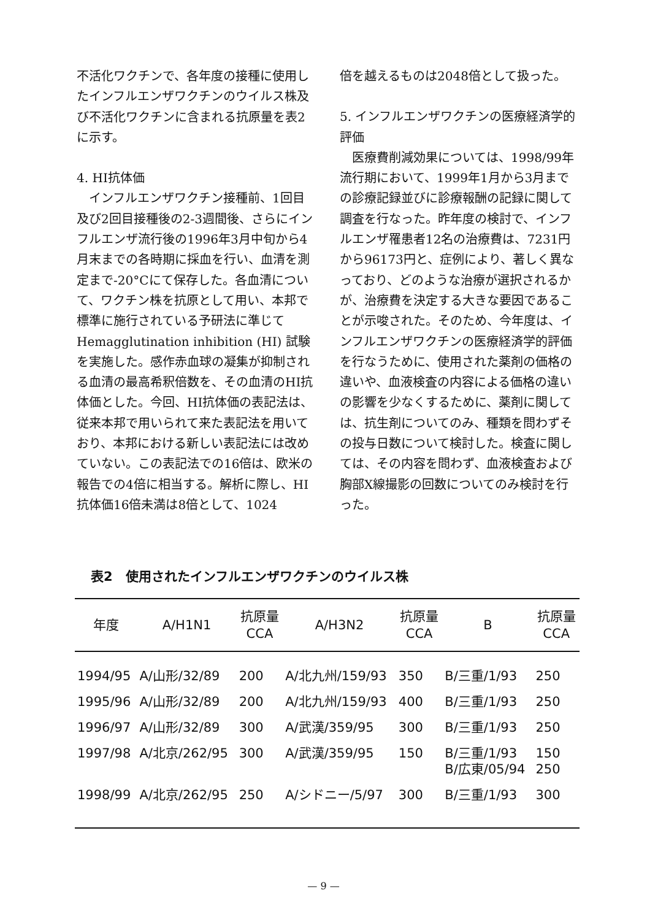不活化ワクチンで、各年度の接種に使用したインフルエンザワクチンのウイルス株及び不活化ワクチンに含まれる抗原量を表2に示す。
4. HI抗体価
　インフルエンザワクチン接種前、1回目及び2回目接種後の2-3週間後、さらにインフルエンザ流行後の1996年3月中旬から4月末までの各時期に採血を行い、血清を測定まで-20°Cにて保存した。各血清について、ワクチン株を抗原として用い、本邦で標準に施行されている予研法に準じてHemagglutination inhibition (HI) 試験を実施した。感作赤血球の凝集が抑制される血清の最高希釈倍数を、その血清のHI抗体価とした。今回、HI抗体価の表記法は、従来本邦で用いられて来た表記法を用いており、本邦における新しい表記法には改めていない。この表記法での16倍は、欧米の報告での4倍に相当する。解析に際し、HI抗体価16倍未満は8倍として、1024
倍を越えるものは2048倍として扱った。
5. インフルエンザワクチンの医療経済学的評価
　医療費削減効果については、1998/99年流行期において、1999年1月から3月までの診療記録並びに診療報酬の記録に関して調査を行なった。昨年度の検討で、インフルエンザ罹患者12名の治療費は、7231円から96173円と、症例により、著しく異なっており、どのような治療が選択されるかが、治療費を決定する大きな要因であることが示唆された。そのため、今年度は、インフルエンザワクチンの医療経済学的評価を行なうために、使用された薬剤の価格の違いや、血液検査の内容による価格の違いの影響を少なくするために、薬剤に関しては、抗生剤についてのみ、種類を問わずその投与日数について検討した。検査に関しては、その内容を問わず、血液検査および胸部X線撮影の回数についてのみ検討を行った。
表2　使用されたインフルエンザワクチンのウイルス株
| 年度 | A/H1N1 | 抗原量 CCA | A/H3N2 | 抗原量 CCA | B | 抗原量 CCA |
| --- | --- | --- | --- | --- | --- | --- |
| 1994/95 | A/山形/32/89 | 200 | A/北九州/159/93 | 350 | B/三重/1/93 | 250 |
| 1995/96 | A/山形/32/89 | 200 | A/北九州/159/93 | 400 | B/三重/1/93 | 250 |
| 1996/97 | A/山形/32/89 | 300 | A/武漢/359/95 | 300 | B/三重/1/93 | 250 |
| 1997/98 | A/北京/262/95 | 300 | A/武漢/359/95 | 150 | B/三重/1/93 B/広東/05/94 | 150 250 |
| 1998/99 | A/北京/262/95 | 250 | A/シドニー/5/97 | 300 | B/三重/1/93 | 300 |
— 9 —